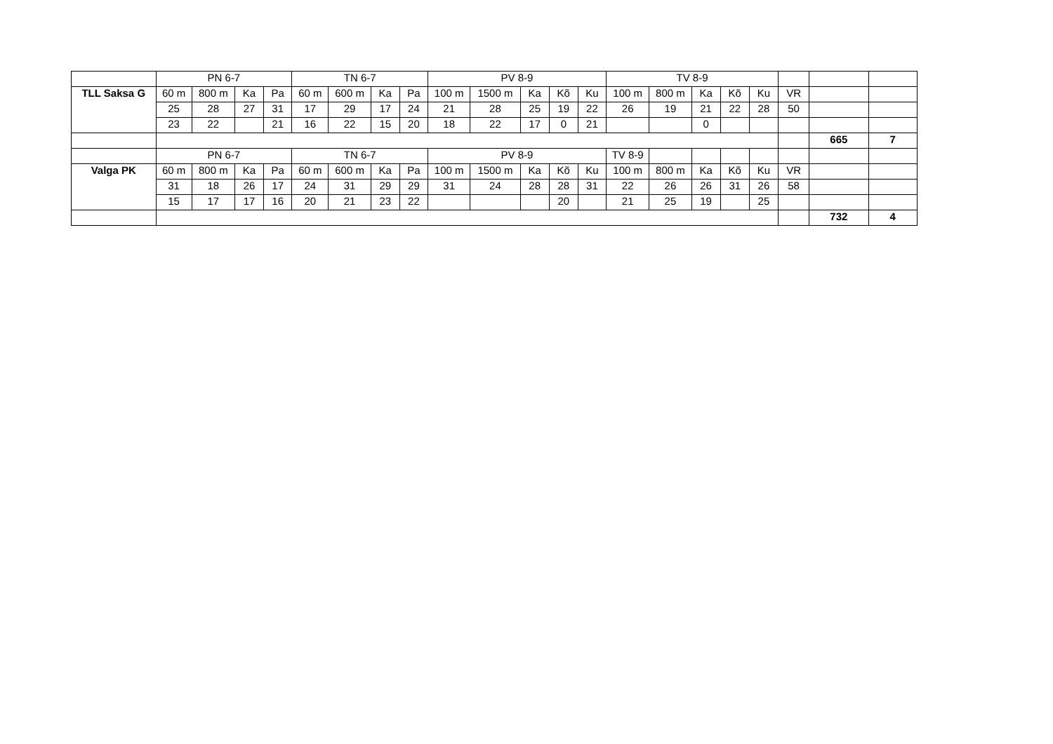| | PN 6-7 | | | | TN 6-7 | | | | PV 8-9 | | | | | TV 8-9 | | | | | | | |
| TLL Saksa G | 60 m | 800 m | Ka | Pa | 60 m | 600 m | Ka | Pa | 100 m | 1500 m | Ka | Kõ | Ku | 100 m | 800 m | Ka | Kõ | Ku | VR | | |
| | 25 | 28 | 27 | 31 | 17 | 29 | 17 | 24 | 21 | 28 | 25 | 19 | 22 | 26 | 19 | 21 | 22 | 28 | 50 | | |
| | 23 | 22 | | 21 | 16 | 22 | 15 | 20 | 18 | 22 | 17 | 0 | 21 | | | 0 | | | | | |
| | | | | | | | | | | | | | | | | | | | | 665 | 7 |
| | PN 6-7 | | | | TN 6-7 | | | | PV 8-9 | | | | | TV 8-9 | | | | | | | |
| Valga PK | 60 m | 800 m | Ka | Pa | 60 m | 600 m | Ka | Pa | 100 m | 1500 m | Ka | Kõ | Ku | 100 m | 800 m | Ka | Kõ | Ku | VR | | |
| | 31 | 18 | 26 | 17 | 24 | 31 | 29 | 29 | 31 | 24 | 28 | 28 | 31 | 22 | 26 | 26 | 31 | 26 | 58 | | |
| | 15 | 17 | 17 | 16 | 20 | 21 | 23 | 22 | | | | 20 | | 21 | 25 | 19 | | 25 | | | |
| | | | | | | | | | | | | | | | | | | | | 732 | 4 |